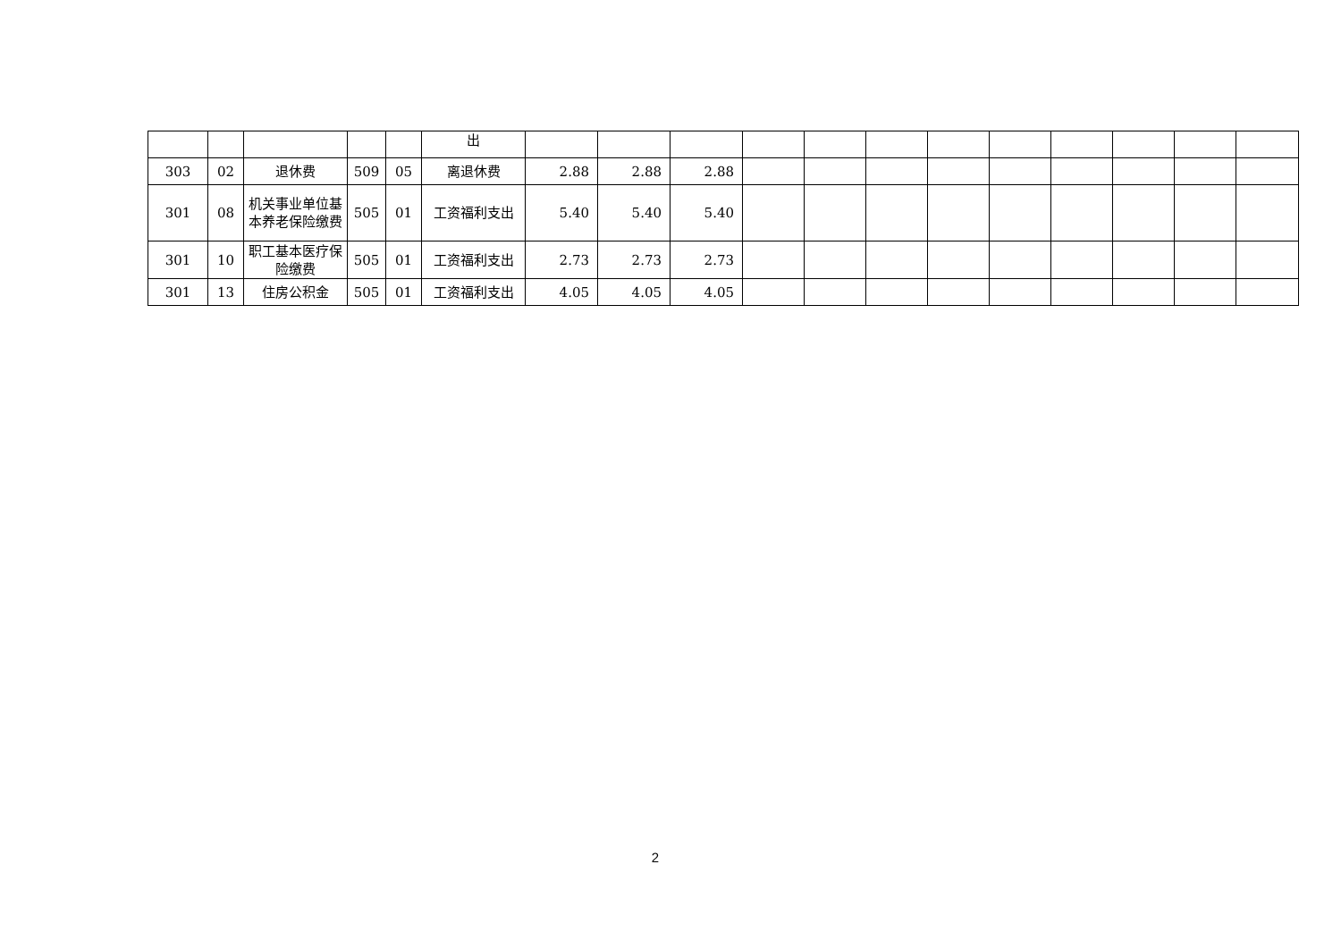| | | | | | 出 | | | | | | | | | | | | |
| 303 | 02 | 退休费 | 509 | 05 | 离退休费 | 2.88 | 2.88 | 2.88 | | | | | | | | | |
| 301 | 08 | 机关事业单位基本养老保险缴费 | 505 | 01 | 工资福利支出 | 5.40 | 5.40 | 5.40 | | | | | | | | | |
| 301 | 10 | 职工基本医疗保险缴费 | 505 | 01 | 工资福利支出 | 2.73 | 2.73 | 2.73 | | | | | | | | | |
| 301 | 13 | 住房公积金 | 505 | 01 | 工资福利支出 | 4.05 | 4.05 | 4.05 | | | | | | | | | |
2